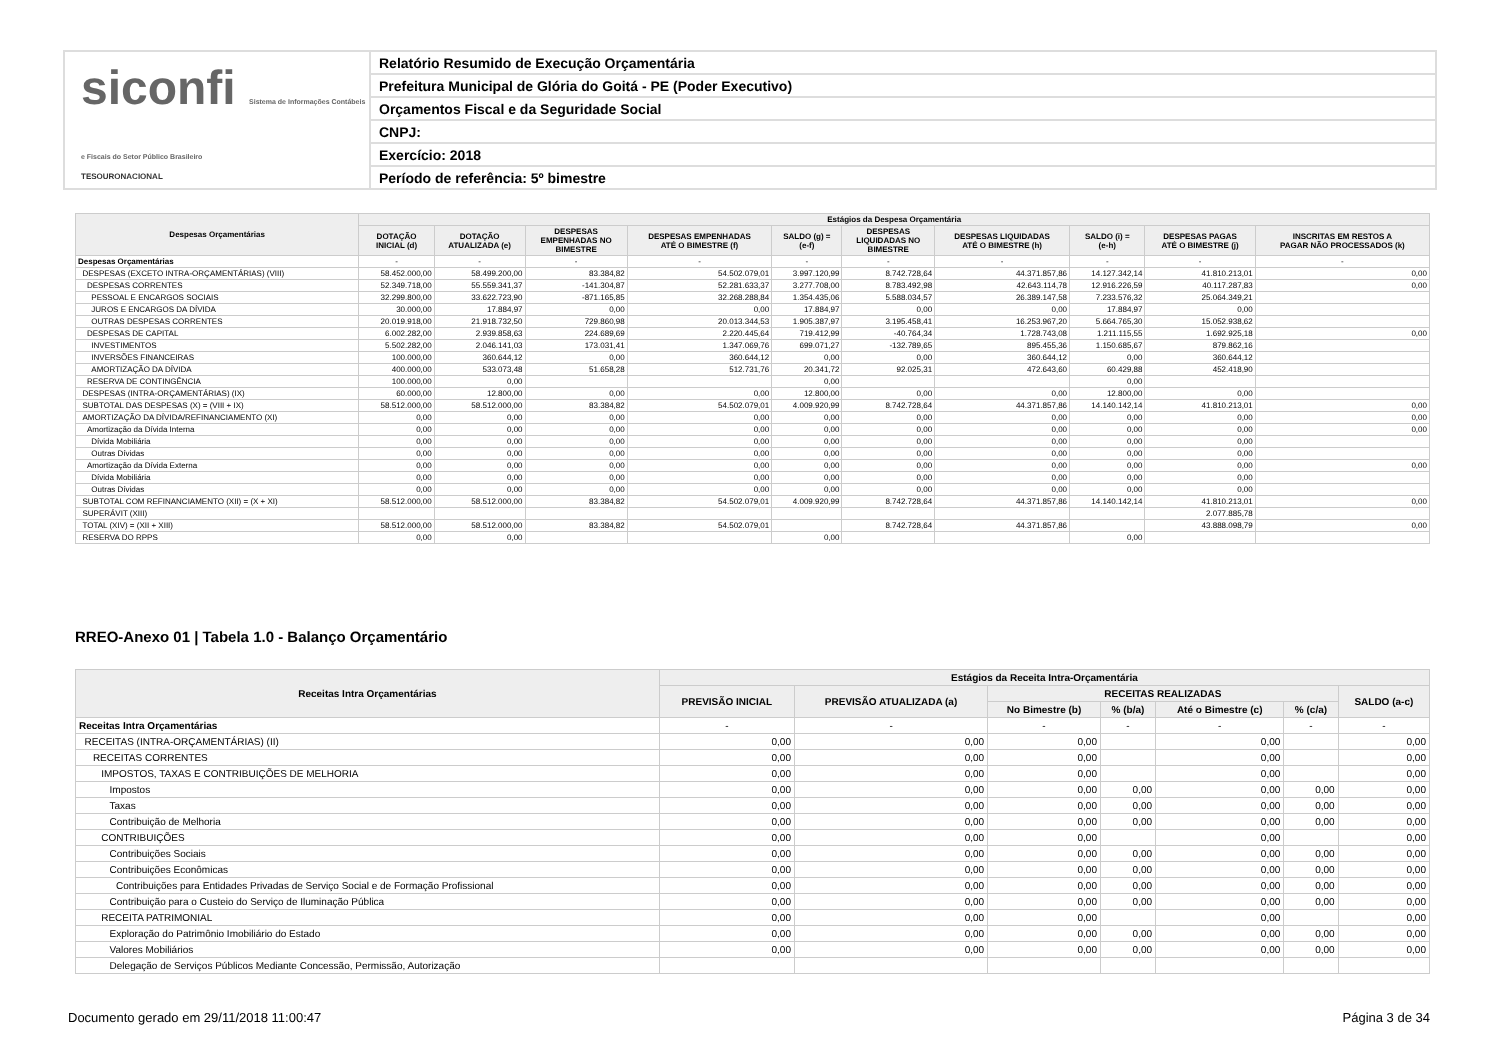siconfi Sistema de Informações Contábeis e Fiscais do Setor Público Brasileiro
TESOURONACIONAL
Relatório Resumido de Execução Orçamentária
Prefeitura Municipal de Glória do Goitá - PE (Poder Executivo)
Orçamentos Fiscal e da Seguridade Social
CNPJ:
Exercício: 2018
Período de referência: 5º bimestre
| Despesas Orçamentárias | Estágios da Despesa Orçamentária | | | | | | | | | |
| --- | --- | --- | --- | --- | --- | --- | --- | --- | --- | --- |
| | DOTAÇÃO INICIAL (d) | DOTAÇÃO ATUALIZADA (e) | DESPESAS EMPENHADAS NO BIMESTRE | DESPESAS EMPENHADAS ATÉ O BIMESTRE (f) | SALDO (g) = (e-f) | DESPESAS LIQUIDADAS NO BIMESTRE | DESPESAS LIQUIDADAS ATÉ O BIMESTRE (h) | SALDO (i) = (e-h) | DESPESAS PAGAS ATÉ O BIMESTRE (j) | INSCRITAS EM RESTOS A PAGAR NÃO PROCESSADOS (k) |
| Despesas Orçamentárias | - | - | - | - | - | - | - | - | - | - |
| DESPESAS (EXCETO INTRA-ORÇAMENTÁRIAS) (VIII) | 58.452.000,00 | 58.499.200,00 | 83.384,82 | 54.502.079,01 | 3.997.120,99 | 8.742.728,64 | 44.371.857,86 | 14.127.342,14 | 41.810.213,01 | 0,00 |
| DESPESAS CORRENTES | 52.349.718,00 | 55.559.341,37 | -141.304,87 | 52.281.633,37 | 3.277.708,00 | 8.783.492,98 | 42.643.114,78 | 12.916.226,59 | 40.117.287,83 | 0,00 |
| PESSOAL E ENCARGOS SOCIAIS | 32.299.800,00 | 33.622.723,90 | -871.165,85 | 32.268.288,84 | 1.354.435,06 | 5.588.034,57 | 26.389.147,58 | 7.233.576,32 | 25.064.349,21 | |
| JUROS E ENCARGOS DA DÍVIDA | 30.000,00 | 17.884,97 | 0,00 | 0,00 | 17.884,97 | 0,00 | 0,00 | 17.884,97 | 0,00 | |
| OUTRAS DESPESAS CORRENTES | 20.019.918,00 | 21.918.732,50 | 729.860,98 | 20.013.344,53 | 1.905.387,97 | 3.195.458,41 | 16.253.967,20 | 5.664.765,30 | 15.052.938,62 | |
| DESPESAS DE CAPITAL | 6.002.282,00 | 2.939.858,63 | 224.689,69 | 2.220.445,64 | 719.412,99 | -40.764,34 | 1.728.743,08 | 1.211.115,55 | 1.692.925,18 | 0,00 |
| INVESTIMENTOS | 5.502.282,00 | 2.046.141,03 | 173.031,41 | 1.347.069,76 | 699.071,27 | -132.789,65 | 895.455,36 | 1.150.685,67 | 879.862,16 | |
| INVERSÕES FINANCEIRAS | 100.000,00 | 360.644,12 | 0,00 | 360.644,12 | 0,00 | 0,00 | 360.644,12 | 0,00 | 360.644,12 | |
| AMORTIZAÇÃO DA DÍVIDA | 400.000,00 | 533.073,48 | 51.658,28 | 512.731,76 | 20.341,72 | 92.025,31 | 472.643,60 | 60.429,88 | 452.418,90 | |
| RESERVA DE CONTINGÊNCIA | 100.000,00 | 0,00 | | | 0,00 | | | 0,00 | | |
| DESPESAS (INTRA-ORÇAMENTÁRIAS) (IX) | 60.000,00 | 12.800,00 | 0,00 | 0,00 | 12.800,00 | 0,00 | 0,00 | 12.800,00 | 0,00 | |
| SUBTOTAL DAS DESPESAS (X) = (VIII + IX) | 58.512.000,00 | 58.512.000,00 | 83.384,82 | 54.502.079,01 | 4.009.920,99 | 8.742.728,64 | 44.371.857,86 | 14.140.142,14 | 41.810.213,01 | 0,00 |
| AMORTIZAÇÃO DA DÍVIDA/REFINANCIAMENTO (XI) | 0,00 | 0,00 | 0,00 | 0,00 | 0,00 | 0,00 | 0,00 | 0,00 | 0,00 | 0,00 |
| Amortização da Dívida Interna | 0,00 | 0,00 | 0,00 | 0,00 | 0,00 | 0,00 | 0,00 | 0,00 | 0,00 | 0,00 |
| Dívida Mobiliária | 0,00 | 0,00 | 0,00 | 0,00 | 0,00 | 0,00 | 0,00 | 0,00 | 0,00 | |
| Outras Dívidas | 0,00 | 0,00 | 0,00 | 0,00 | 0,00 | 0,00 | 0,00 | 0,00 | 0,00 | |
| Amortização da Dívida Externa | 0,00 | 0,00 | 0,00 | 0,00 | 0,00 | 0,00 | 0,00 | 0,00 | 0,00 | 0,00 |
| Dívida Mobiliária | 0,00 | 0,00 | 0,00 | 0,00 | 0,00 | 0,00 | 0,00 | 0,00 | 0,00 | |
| Outras Dívidas | 0,00 | 0,00 | 0,00 | 0,00 | 0,00 | 0,00 | 0,00 | 0,00 | 0,00 | |
| SUBTOTAL COM REFINANCIAMENTO (XII) = (X + XI) | 58.512.000,00 | 58.512.000,00 | 83.384,82 | 54.502.079,01 | 4.009.920,99 | 8.742.728,64 | 44.371.857,86 | 14.140.142,14 | 41.810.213,01 | 0,00 |
| SUPERÁVIT (XIII) | | | | | | | | | 2.077.885,78 | |
| TOTAL (XIV) = (XII + XIII) | 58.512.000,00 | 58.512.000,00 | 83.384,82 | 54.502.079,01 | | 8.742.728,64 | 44.371.857,86 | | 43.888.098,79 | 0,00 |
| RESERVA DO RPPS | 0,00 | 0,00 | | | 0,00 | | | 0,00 | | |
RREO-Anexo 01 | Tabela 1.0 - Balanço Orçamentário
| Receitas Intra Orçamentárias | Estágios da Receita Intra-Orçamentária | | | | | | |
| --- | --- | --- | --- | --- | --- | --- | --- |
| | PREVISÃO INICIAL | PREVISÃO ATUALIZADA (a) | RECEITAS REALIZADAS | | | | SALDO (a-c) |
| | | | No Bimestre (b) | % (b/a) | Até o Bimestre (c) | % (c/a) | |
| Receitas Intra Orçamentárias | - | - | - | - | - | - | - |
| RECEITAS (INTRA-ORÇAMENTÁRIAS) (II) | 0,00 | 0,00 | 0,00 | | 0,00 | | 0,00 |
| RECEITAS CORRENTES | 0,00 | 0,00 | 0,00 | | 0,00 | | 0,00 |
| IMPOSTOS, TAXAS E CONTRIBUIÇÕES DE MELHORIA | 0,00 | 0,00 | 0,00 | | 0,00 | | 0,00 |
| Impostos | 0,00 | 0,00 | 0,00 | 0,00 | 0,00 | 0,00 | 0,00 |
| Taxas | 0,00 | 0,00 | 0,00 | 0,00 | 0,00 | 0,00 | 0,00 |
| Contribuição de Melhoria | 0,00 | 0,00 | 0,00 | 0,00 | 0,00 | 0,00 | 0,00 |
| CONTRIBUIÇÕES | 0,00 | 0,00 | 0,00 | | 0,00 | | 0,00 |
| Contribuições Sociais | 0,00 | 0,00 | 0,00 | 0,00 | 0,00 | 0,00 | 0,00 |
| Contribuições Econômicas | 0,00 | 0,00 | 0,00 | 0,00 | 0,00 | 0,00 | 0,00 |
| Contribuições para Entidades Privadas de Serviço Social e de Formação Profissional | 0,00 | 0,00 | 0,00 | 0,00 | 0,00 | 0,00 | 0,00 |
| Contribuição para o Custeio do Serviço de Iluminação Pública | 0,00 | 0,00 | 0,00 | 0,00 | 0,00 | 0,00 | 0,00 |
| RECEITA PATRIMONIAL | 0,00 | 0,00 | 0,00 | | 0,00 | | 0,00 |
| Exploração do Patrimônio Imobiliário do Estado | 0,00 | 0,00 | 0,00 | 0,00 | 0,00 | 0,00 | 0,00 |
| Valores Mobiliários | 0,00 | 0,00 | 0,00 | 0,00 | 0,00 | 0,00 | 0,00 |
| Delegação de Serviços Públicos Mediante Concessão, Permissão, Autorização | | | | | | | |
Documento gerado em 29/11/2018 11:00:47 Página 3 de 34